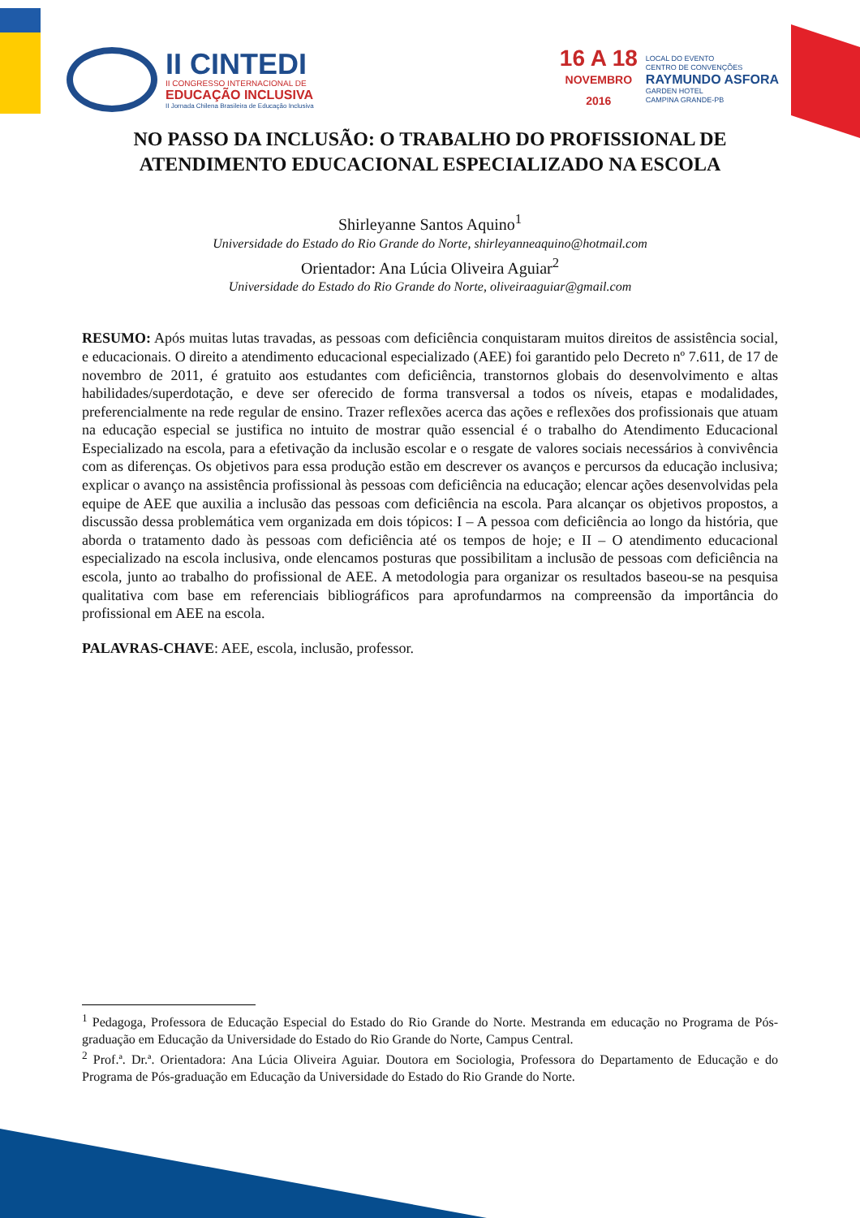II CINTEDI
II CONGRESSO INTERNACIONAL DE
EDUCAÇÃO INCLUSIVA
II Jornada Chilena Brasileira de Educação Inclusiva
16 A 18
NOVEMBRO
2016
LOCAL DO EVENTO
CENTRO DE CONVENÇÕES
RAYMUNDO ASFORA
GARDEN HOTEL
CAMPINA GRANDE-PB
NO PASSO DA INCLUSÃO: O TRABALHO DO PROFISSIONAL DE ATENDIMENTO EDUCACIONAL ESPECIALIZADO NA ESCOLA
Shirleyanne Santos Aquino<sup>1</sup>
Universidade do Estado do Rio Grande do Norte, shirleyanneaquino@hotmail.com
Orientador: Ana Lúcia Oliveira Aguiar<sup>2</sup>
Universidade do Estado do Rio Grande do Norte, oliveiraaguiar@gmail.com
RESUMO: Após muitas lutas travadas, as pessoas com deficiência conquistaram muitos direitos de assistência social, e educacionais. O direito a atendimento educacional especializado (AEE) foi garantido pelo Decreto nº 7.611, de 17 de novembro de 2011, é gratuito aos estudantes com deficiência, transtornos globais do desenvolvimento e altas habilidades/superdotação, e deve ser oferecido de forma transversal a todos os níveis, etapas e modalidades, preferencialmente na rede regular de ensino. Trazer reflexões acerca das ações e reflexões dos profissionais que atuam na educação especial se justifica no intuito de mostrar quão essencial é o trabalho do Atendimento Educacional Especializado na escola, para a efetivação da inclusão escolar e o resgate de valores sociais necessários à convivência com as diferenças. Os objetivos para essa produção estão em descrever os avanços e percursos da educação inclusiva; explicar o avanço na assistência profissional às pessoas com deficiência na educação; elencar ações desenvolvidas pela equipe de AEE que auxilia a inclusão das pessoas com deficiência na escola. Para alcançar os objetivos propostos, a discussão dessa problemática vem organizada em dois tópicos: I – A pessoa com deficiência ao longo da história, que aborda o tratamento dado às pessoas com deficiência até os tempos de hoje; e II – O atendimento educacional especializado na escola inclusiva, onde elencamos posturas que possibilitam a inclusão de pessoas com deficiência na escola, junto ao trabalho do profissional de AEE. A metodologia para organizar os resultados baseou-se na pesquisa qualitativa com base em referenciais bibliográficos para aprofundarmos na compreensão da importância do profissional em AEE na escola.
PALAVRAS-CHAVE: AEE, escola, inclusão, professor.
<sup>1</sup> Pedagoga, Professora de Educação Especial do Estado do Rio Grande do Norte. Mestranda em educação no Programa de Pós-graduação em Educação da Universidade do Estado do Rio Grande do Norte, Campus Central.
<sup>2</sup> Prof.ª. Dr.ª. Orientadora: Ana Lúcia Oliveira Aguiar. Doutora em Sociologia, Professora do Departamento de Educação e do Programa de Pós-graduação em Educação da Universidade do Estado do Rio Grande do Norte.